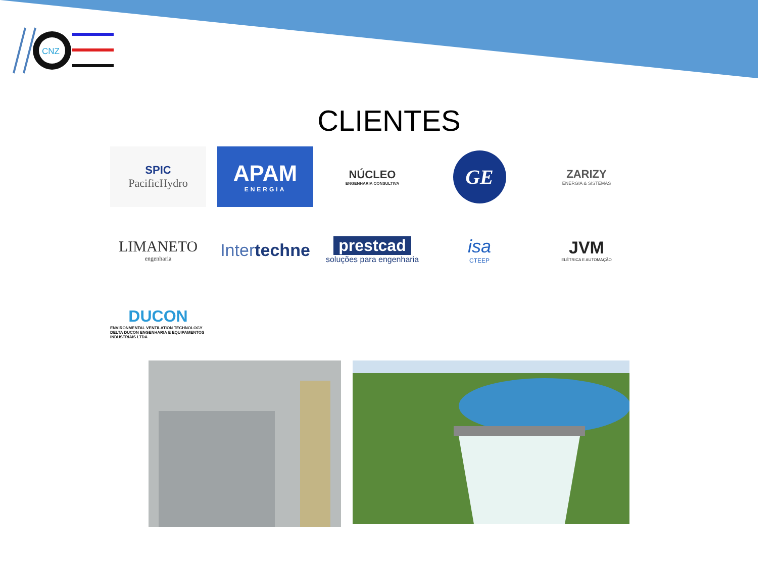CNZ
CLIENTES
SPIC
PacificHydro
APAM
ENERGIA
NÚCLEO
ENGENHARIA CONSULTIVA
GE
ZARIZY
ENERGIA & SISTEMAS
LIMANETO
engenharia
Intertechne
prestcad
soluções para engenharia
isa
CTEEP
JVM
ELÉTRICA E AUTOMAÇÃO
DUCON
ENVIRONMENTAL VENTILATION TECHNOLOGY
DELTA DUCON ENGENHARIA E EQUIPAMENTOS INDUSTRIAIS LTDA